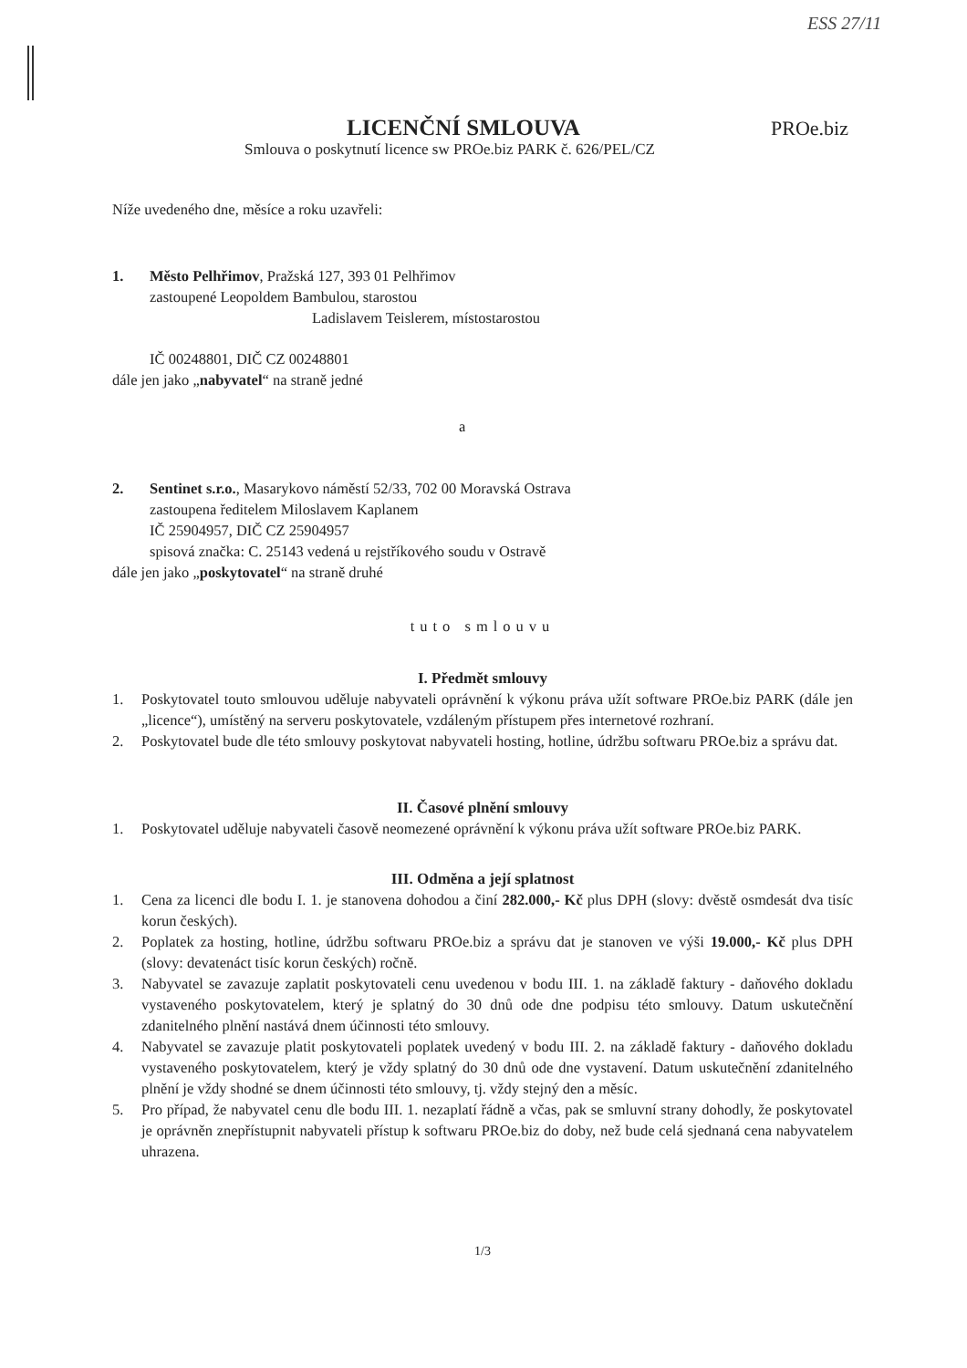ESS 27/11
LICENČNÍ SMLOUVA PROe.biz
Smlouva o poskytnutí licence sw PROe.biz PARK č. 626/PEL/CZ
Níže uvedeného dne, měsíce a roku uzavřeli:
1. Město Pelhřimov, Pražská 127, 393 01 Pelhřimov
zastoupené Leopoldem Bambulou, starostou
Ladislavem Teislerem, místostarostou
IČ 00248801, DIČ CZ 00248801
dále jen jako „nabyvatel“ na straně jedné
a
2. Sentinet s.r.o., Masarykovo náměstí 52/33, 702 00 Moravská Ostrava
zastoupena ředitelem Miloslavem Kaplanem
IČ 25904957, DIČ CZ 25904957
spisová značka: C. 25143 vedená u rejstříkového soudu v Ostravě
dále jen jako „poskytovatel“ na straně druhé
tuto smlouvu
I. Předmět smlouvy
1. Poskytovatel touto smlouvou uděluje nabyvateli oprávnění k výkonu práva užít software PROe.biz PARK (dále jen „licence“), umístěný na serveru poskytovatele, vzdáleným přístupem přes internetové rozhraní.
2. Poskytovatel bude dle této smlouvy poskytovat nabyvateli hosting, hotline, údržbu softwaru PROe.biz a správu dat.
II. Časové plnění smlouvy
1. Poskytovatel uděluje nabyvateli časově neomezené oprávnění k výkonu práva užít software PROe.biz PARK.
III. Odměna a její splatnost
1. Cena za licenci dle bodu I. 1. je stanovena dohodou a činí 282.000,- Kč plus DPH (slovy: dvěstě osmdesát dva tisíc korun českých).
2. Poplatek za hosting, hotline, údržbu softwaru PROe.biz a správu dat je stanoven ve výši 19.000,- Kč plus DPH (slovy: devatenáct tisíc korun českých) ročně.
3. Nabyvatel se zavazuje zaplatit poskytovateli cenu uvedenou v bodu III. 1. na základě faktury - daňového dokladu vystaveného poskytovatelem, který je splatný do 30 dnů ode dne podpisu této smlouvy. Datum uskutečnění zdanitelného plnění nastává dnem účinnosti této smlouvy.
4. Nabyvatel se zavazuje platit poskytovateli poplatek uvedený v bodu III. 2. na základě faktury - daňového dokladu vystaveného poskytovatelem, který je vždy splatný do 30 dnů ode dne vystavení. Datum uskutečnění zdanitelného plnění je vždy shodné se dnem účinnosti této smlouvy, tj. vždy stejný den a měsíc.
5. Pro případ, že nabyvatel cenu dle bodu III. 1. nezaplatí řádně a včas, pak se smluvní strany dohodly, že poskytovatel je oprávněn znepřístupnit nabyvateli přístup k softwaru PROe.biz do doby, než bude celá sjednaná cena nabyvatelem uhrazena.
1/3